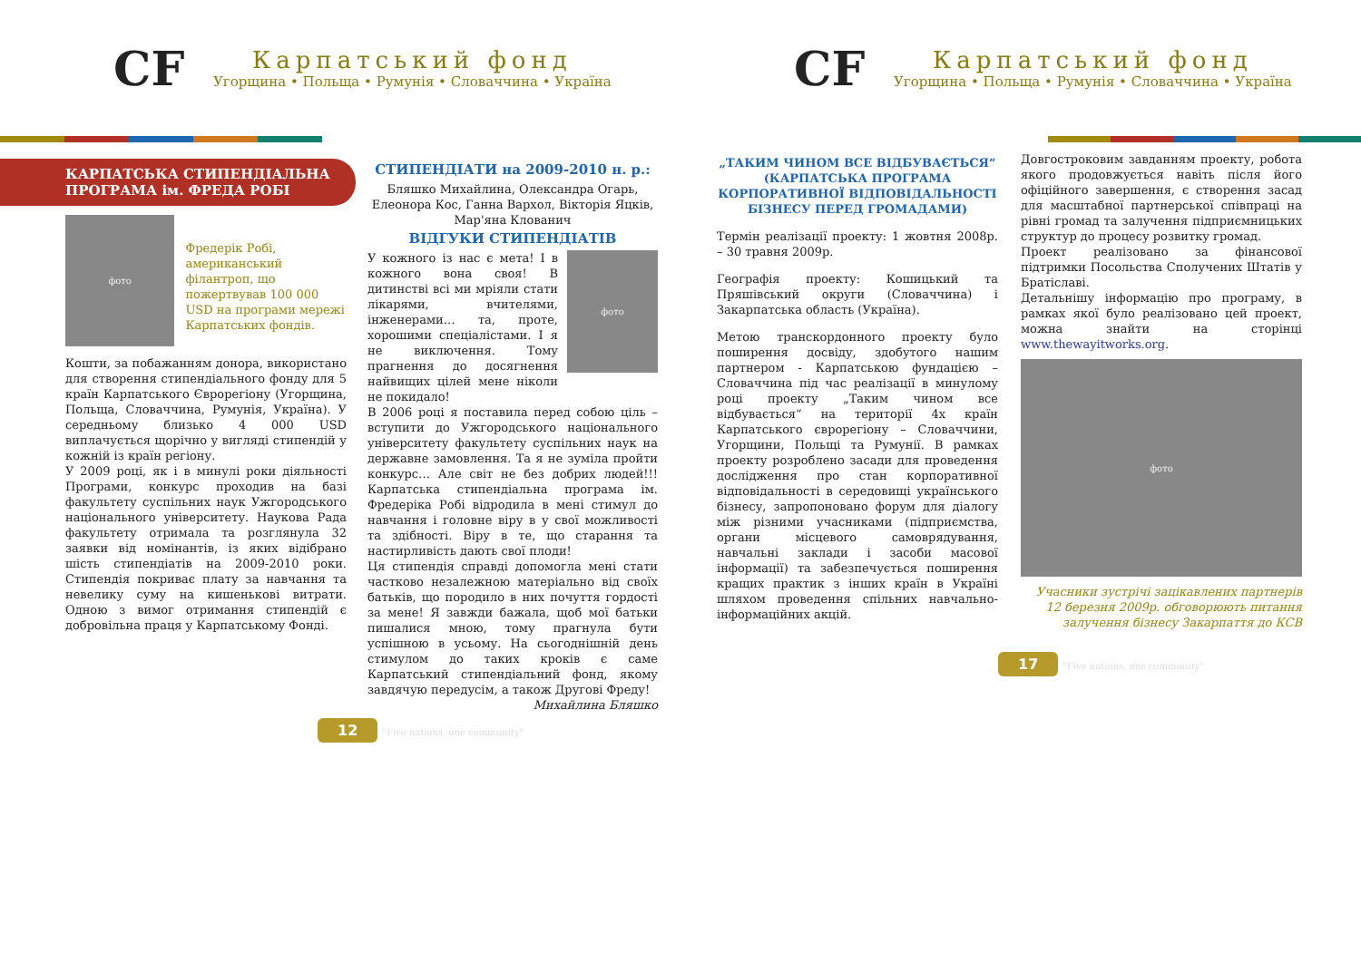CF
Карпатський фонд
Угорщина • Польща • Румунія • Словаччина • Україна
КАРПАТСЬКА СТИПЕНДІАЛЬНА ПРОГРАМА ім. ФРЕДА РОБІ
фото
Фредерік Робі, американський філантроп, що пожертвував 100 000 USD на програми мережі Карпатських фондів.
Кошти, за побажанням донора, використано для створення стипендіального фонду для 5 країн Карпатського Єврорегіону (Угорщина, Польща, Словаччина, Румунія, Україна). У середньому близько 4 000 USD виплачується щорічно у вигляді стипендій у кожній із країн регіону.
У 2009 році, як і в минулі роки діяльності Програми, конкурс проходив на базі факультету суспільних наук Ужгородського національного університету. Наукова Рада факультету отримала та розглянула 32 заявки від номінантів, із яких відібрано шість стипендіатів на 2009-2010 роки. Стипендія покриває плату за навчання та невелику суму на кишенькові витрати. Одною з вимог отримання стипендій є добровільна праця у Карпатському Фонді.
СТИПЕНДІАТИ на 2009-2010 н. р.:
Бляшко Михайлина, Олександра Огарь, Елеонора Кос, Ганна Вархол, Вікторія Яцків, Мар'яна Клованич
ВІДГУКИ СТИПЕНДІАТІВ
У кожного із нас є мета! І в кожного вона своя! В дитинстві всі ми мріяли стати лікарями, вчителями, інженерами… та, проте, хорошими спеціалістами. І я не виключення. Тому прагнення до досягнення найвищих цілей мене ніколи не покидало!
фото
В 2006 році я поставила перед собою ціль – вступити до Ужгородського національного університету факультету суспільних наук на державне замовлення. Та я не зуміла пройти конкурс… Але світ не без добрих людей!!! Карпатська стипендіальна програма ім. Фредеріка Робі відродила в мені стимул до навчання і головне віру в у свої можливості та здібності. Віру в те, що старання та настирливість дають свої плоди!
Ця стипендія справді допомогла мені стати частково незалежною матеріально від своїх батьків, що породило в них почуття гордості за мене! Я завжди бажала, щоб мої батьки пишалися мною, тому прагнула бути успішною в усьому. На сьогоднішній день стимулом до таких кроків є саме Карпатський стипендіальний фонд, якому завдячую передусім, а також Другові Фреду!
Михайлина Бляшко
12 "Five nations, one community"
CF
Карпатський фонд
Угорщина • Польща • Румунія • Словаччина • Україна
„ТАКИМ ЧИНОМ ВСЕ ВІДБУВАЄТЬСЯ“ (КАРПАТСЬКА ПРОГРАМА КОРПОРАТИВНОЇ ВІДПОВІДАЛЬНОСТІ БІЗНЕСУ ПЕРЕД ГРОМАДАМИ)
Термін реалізації проекту: 1 жовтня 2008р. – 30 травня 2009р.
Географія проекту: Кошицький та Пряшівський округи (Словаччина) і Закарпатська область (Україна).
Метою транскордонного проекту було поширення досвіду, здобутого нашим партнером - Карпатською фундацією – Словаччина під час реалізації в минулому році проекту „Таким чином все відбувається“ на території 4х країн Карпатського єврорегіону – Словаччини, Угорщини, Польщі та Румунії. В рамках проекту розроблено засади для проведення дослідження про стан корпоративної відповідальності в середовищі українського бізнесу, запропоновано форум для діалогу між різними учасниками (підприємства, органи місцевого самоврядування, навчальні заклади і засоби масової інформації) та забезпечується поширення кращих практик з інших країн в Україні шляхом проведення спільних навчально-інформаційних акцій.
Довгостроковим завданням проекту, робота якого продовжується навіть після його офіційного завершення, є створення засад для масштабної партнерської співпраці на рівні громад та залучення підприємницьких структур до процесу розвитку громад.
Проект реалізовано за фінансової підтримки Посольства Сполучених Штатів у Братіславі.
Детальнішу інформацію про програму, в рамках якої було реалізовано цей проект, можна знайти на сторінці www.thewayitworks.org.
фото
Учасники зустрічі зацікавлених партнерів 12 березня 2009р. обговорюють питання залучення бізнесу Закарпаття до КСВ
17 "Five nations, one community"